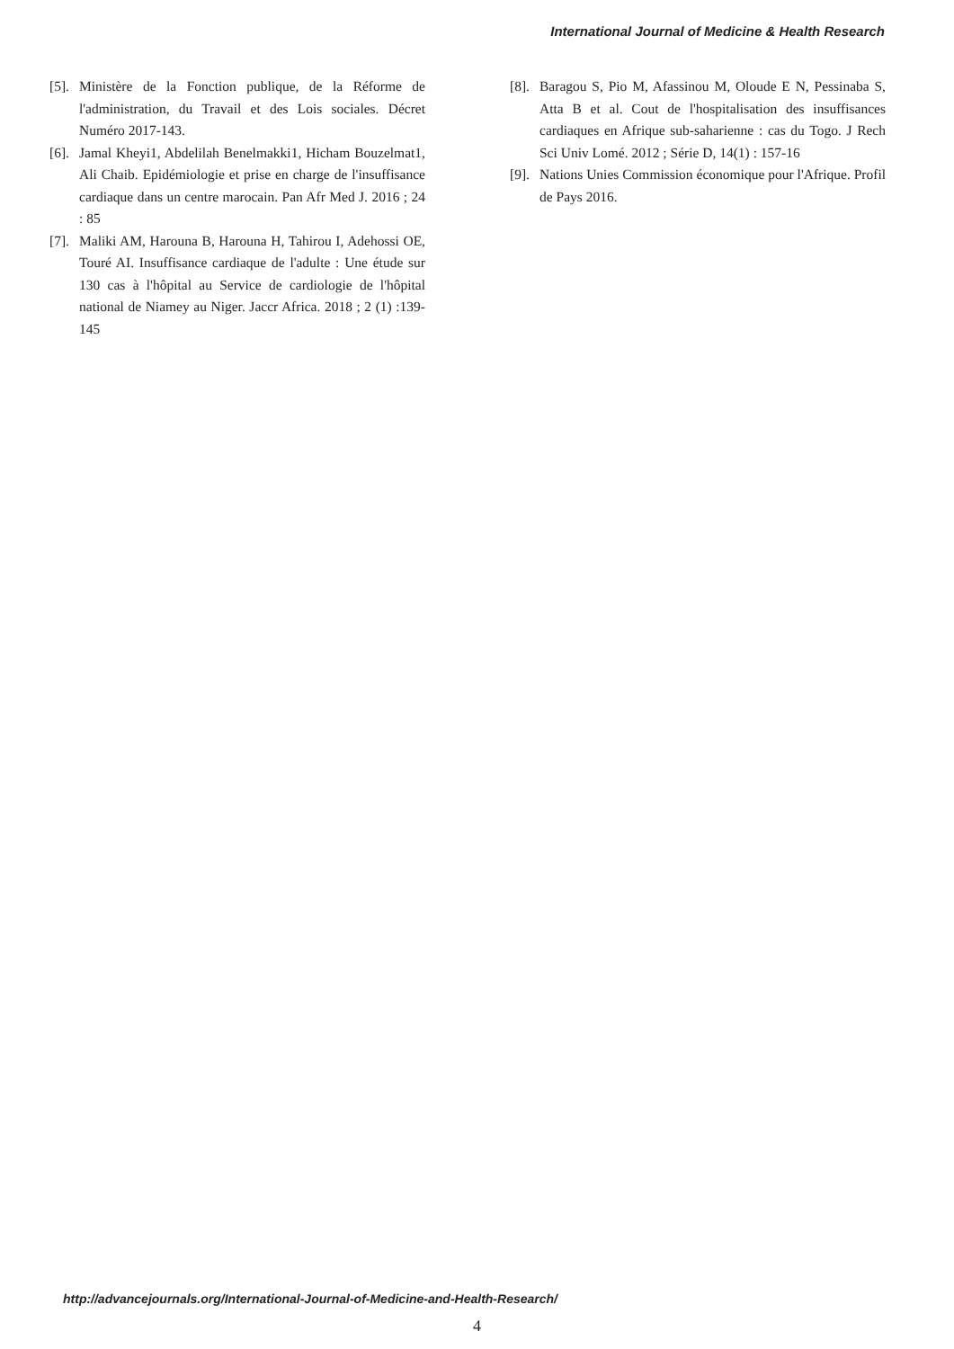International Journal of Medicine & Health Research
[5]. Ministère de la Fonction publique, de la Réforme de l'administration, du Travail et des Lois sociales. Décret Numéro 2017-143.
[6]. Jamal Kheyi1, Abdelilah Benelmakki1, Hicham Bouzelmat1, Ali Chaib. Epidémiologie et prise en charge de l'insuffisance cardiaque dans un centre marocain. Pan Afr Med J. 2016 ; 24 : 85
[7]. Maliki AM, Harouna B, Harouna H, Tahirou I, Adehossi OE, Touré AI. Insuffisance cardiaque de l'adulte : Une étude sur 130 cas à l'hôpital au Service de cardiologie de l'hôpital national de Niamey au Niger. Jaccr Africa. 2018 ; 2 (1) :139-145
[8]. Baragou S, Pio M, Afassinou M, Oloude E N, Pessinaba S, Atta B et al. Cout de l'hospitalisation des insuffisances cardiaques en Afrique sub-saharienne : cas du Togo. J Rech Sci Univ Lomé. 2012 ; Série D, 14(1) : 157-16
[9]. Nations Unies Commission économique pour l'Afrique. Profil de Pays 2016.
http://advancejournals.org/International-Journal-of-Medicine-and-Health-Research/
4